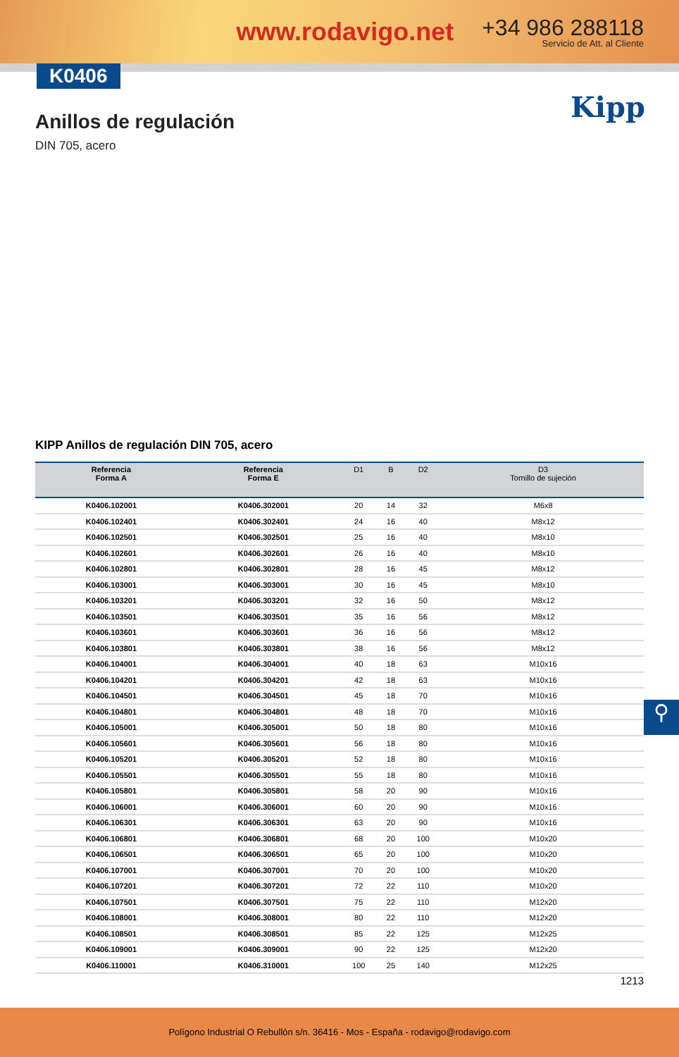www.rodavigo.net
+34 986 288118
Servicio de Att. al Cliente
K0406
Anillos de regulación
DIN 705, acero
Kipp
KIPP Anillos de regulación DIN 705, acero
| Referencia Forma A | Referencia Forma E | D1 | B | D2 | D3 Tornillo de sujeción |
| --- | --- | --- | --- | --- | --- |
| K0406.102001 | K0406.302001 | 20 | 14 | 32 | M6x8 |
| K0406.102401 | K0406.302401 | 24 | 16 | 40 | M8x12 |
| K0406.102501 | K0406.302501 | 25 | 16 | 40 | M8x10 |
| K0406.102601 | K0406.302601 | 26 | 16 | 40 | M8x10 |
| K0406.102801 | K0406.302801 | 28 | 16 | 45 | M8x12 |
| K0406.103001 | K0406.303001 | 30 | 16 | 45 | M8x10 |
| K0406.103201 | K0406.303201 | 32 | 16 | 50 | M8x12 |
| K0406.103501 | K0406.303501 | 35 | 16 | 56 | M8x12 |
| K0406.103601 | K0406.303601 | 36 | 16 | 56 | M8x12 |
| K0406.103801 | K0406.303801 | 38 | 16 | 56 | M8x12 |
| K0406.104001 | K0406.304001 | 40 | 18 | 63 | M10x16 |
| K0406.104201 | K0406.304201 | 42 | 18 | 63 | M10x16 |
| K0406.104501 | K0406.304501 | 45 | 18 | 70 | M10x16 |
| K0406.104801 | K0406.304801 | 48 | 18 | 70 | M10x16 |
| K0406.105001 | K0406.305001 | 50 | 18 | 80 | M10x16 |
| K0406.105601 | K0406.305601 | 56 | 18 | 80 | M10x16 |
| K0406.105201 | K0406.305201 | 52 | 18 | 80 | M10x16 |
| K0406.105501 | K0406.305501 | 55 | 18 | 80 | M10x16 |
| K0406.105801 | K0406.305801 | 58 | 20 | 90 | M10x16 |
| K0406.106001 | K0406.306001 | 60 | 20 | 90 | M10x16 |
| K0406.106301 | K0406.306301 | 63 | 20 | 90 | M10x16 |
| K0406.106801 | K0406.306801 | 68 | 20 | 100 | M10x20 |
| K0406.106501 | K0406.306501 | 65 | 20 | 100 | M10x20 |
| K0406.107001 | K0406.307001 | 70 | 20 | 100 | M10x20 |
| K0406.107201 | K0406.307201 | 72 | 22 | 110 | M10x20 |
| K0406.107501 | K0406.307501 | 75 | 22 | 110 | M12x20 |
| K0406.108001 | K0406.308001 | 80 | 22 | 110 | M12x20 |
| K0406.108501 | K0406.308501 | 85 | 22 | 125 | M12x25 |
| K0406.109001 | K0406.309001 | 90 | 22 | 125 | M12x20 |
| K0406.110001 | K0406.310001 | 100 | 25 | 140 | M12x25 |
⚲
1213
Polígono Industrial O Rebullón s/n. 36416 - Mos - España - rodavigo@rodavigo.com